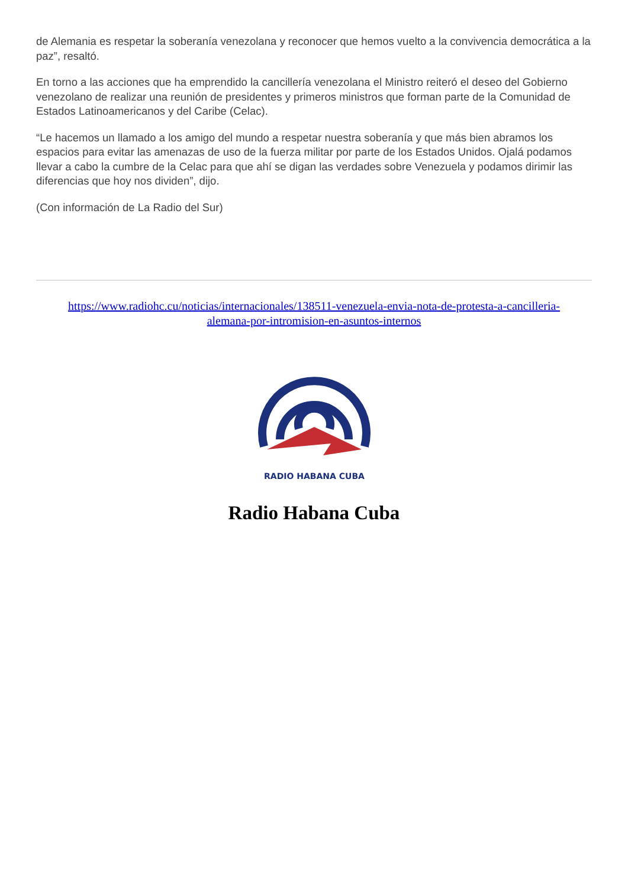de Alemania es respetar la soberanía venezolana y reconocer que hemos vuelto a la convivencia democrática a la paz”, resaltó.
En torno a las acciones que ha emprendido la cancillería venezolana el Ministro reiteró el deseo del Gobierno venezolano de realizar una reunión de presidentes y primeros ministros que forman parte de la Comunidad de Estados Latinoamericanos y del Caribe (Celac).
“Le hacemos un llamado a los amigo del mundo a respetar nuestra soberanía y que más bien abramos los espacios para evitar las amenazas de uso de la fuerza militar por parte de los Estados Unidos. Ojalá podamos llevar a cabo la cumbre de la Celac para que ahí se digan las verdades sobre Venezuela y podamos dirimir las diferencias que hoy nos dividen”, dijo.
(Con información de La Radio del Sur)
https://www.radiohc.cu/noticias/internacionales/138511-venezuela-envia-nota-de-protesta-a-cancilleria-alemana-por-intromision-en-asuntos-internos
RADIO HABANA CUBA
Radio Habana Cuba